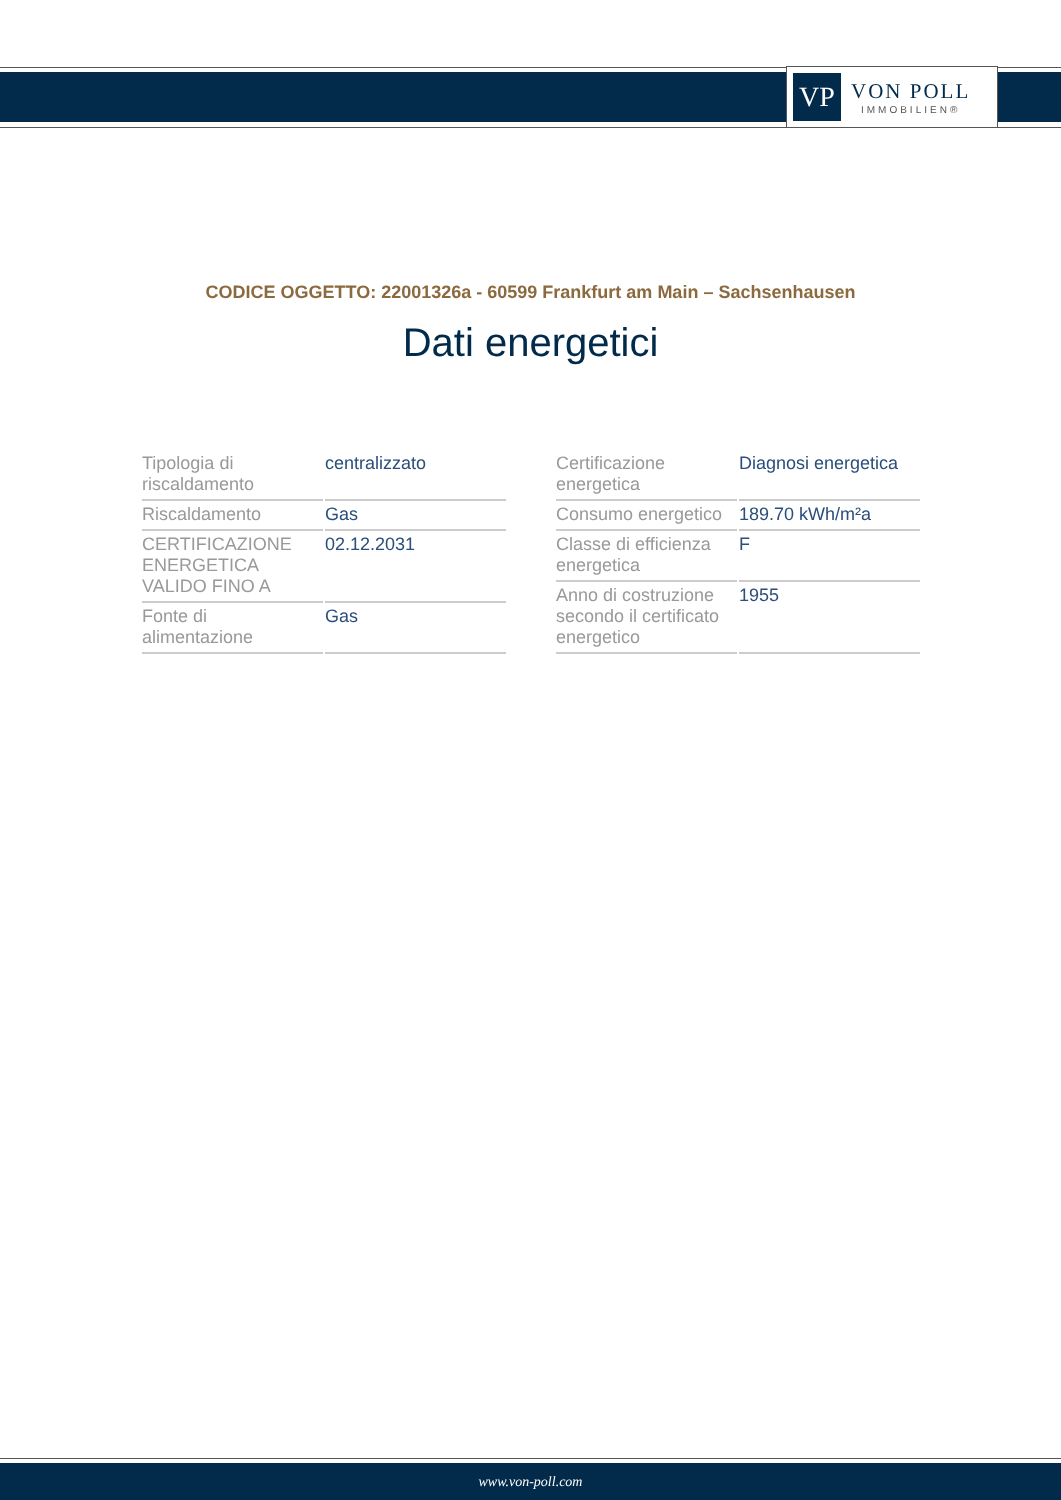VP
VON POLL
IMMOBILIEN®
CODICE OGGETTO: 22001326a - 60599 Frankfurt am Main – Sachsenhausen
Dati energetici
| Tipologia di riscaldamento | centralizzato |
| Riscaldamento | Gas |
| CERTIFICAZIONE ENERGETICA VALIDO FINO A | 02.12.2031 |
| Fonte di alimentazione | Gas |
| Certificazione energetica | Diagnosi energetica |
| Consumo energetico | 189.70 kWh/m²a |
| Classe di efficienza energetica | F |
| Anno di costruzione secondo il certificato energetico | 1955 |
www.von-poll.com